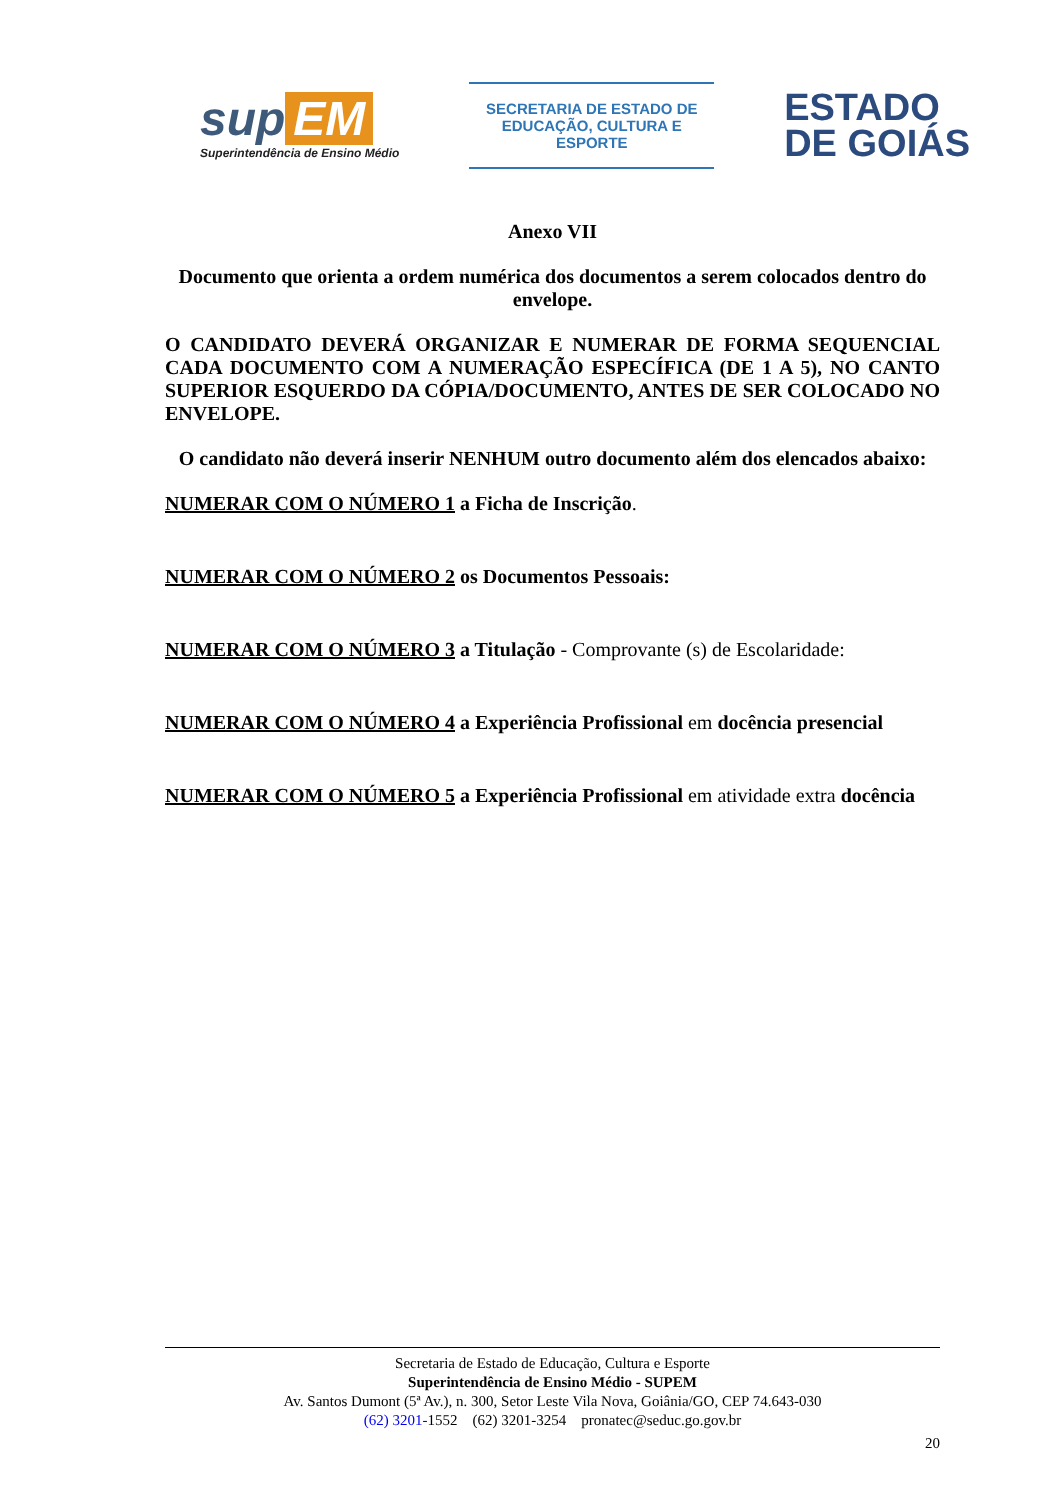sup EM
Superintendência de Ensino Médio
SECRETARIA DE ESTADO DE
EDUCAÇÃO, CULTURA E ESPORTE
ESTADO
DE GOIÁS
Anexo VII
Documento que orienta a ordem numérica dos documentos a serem colocados dentro do envelope.
O CANDIDATO DEVERÁ ORGANIZAR E NUMERAR DE FORMA SEQUENCIAL CADA DOCUMENTO COM A NUMERAÇÃO ESPECÍFICA (DE 1 A 5), NO CANTO SUPERIOR ESQUERDO DA CÓPIA/DOCUMENTO, ANTES DE SER COLOCADO NO ENVELOPE.
O candidato não deverá inserir NENHUM outro documento além dos elencados abaixo:
NUMERAR COM O NÚMERO 1 a Ficha de Inscrição.
NUMERAR COM O NÚMERO 2 os Documentos Pessoais:
NUMERAR COM O NÚMERO 3 a Titulação - Comprovante (s) de Escolaridade:
NUMERAR COM O NÚMERO 4 a Experiência Profissional em docência presencial
NUMERAR COM O NÚMERO 5 a Experiência Profissional em atividade extra docência
Secretaria de Estado de Educação, Cultura e Esporte
Superintendência de Ensino Médio - SUPEM
Av. Santos Dumont (5ª Av.), n. 300, Setor Leste Vila Nova, Goiânia/GO, CEP 74.643-030
(62) 3201-1552 (62) 3201-3254 pronatec@seduc.go.gov.br
20